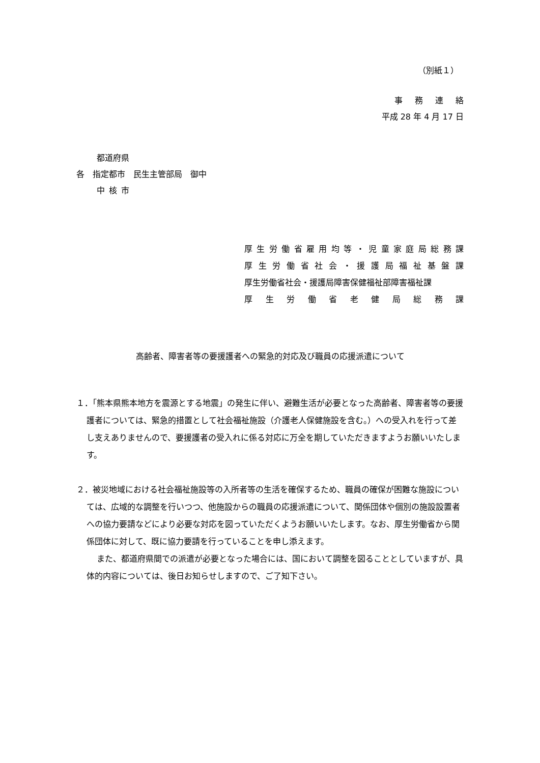（別紙１）
事務連絡
平成 28 年 4 月 17 日
都道府県
各　指定都市　民生主管部局　御中
中核市
厚生労働省雇用均等・児童家庭局総務課
厚生労働省社会・援護局福祉基盤課
厚生労働省社会・援護局障害保健福祉部障害福祉課
厚生労働省老健局総務課
高齢者、障害者等の要援護者への緊急的対応及び職員の応援派遣について
１．「熊本県熊本地方を震源とする地震」の発生に伴い、避難生活が必要となった高齢者、障害者等の要援護者については、緊急的措置として社会福祉施設（介護老人保健施設を含む。）への受入れを行って差し支えありませんので、要援護者の受入れに係る対応に万全を期していただきますようお願いいたします。
２．被災地域における社会福祉施設等の入所者等の生活を確保するため、職員の確保が困難な施設については、広域的な調整を行いつつ、他施設からの職員の応援派遣について、関係団体や個別の施設設置者への協力要請などにより必要な対応を図っていただくようお願いいたします。なお、厚生労働省から関係団体に対して、既に協力要請を行っていることを申し添えます。
また、都道府県間での派遣が必要となった場合には、国において調整を図ることとしていますが、具体的内容については、後日お知らせしますので、ご了知下さい。